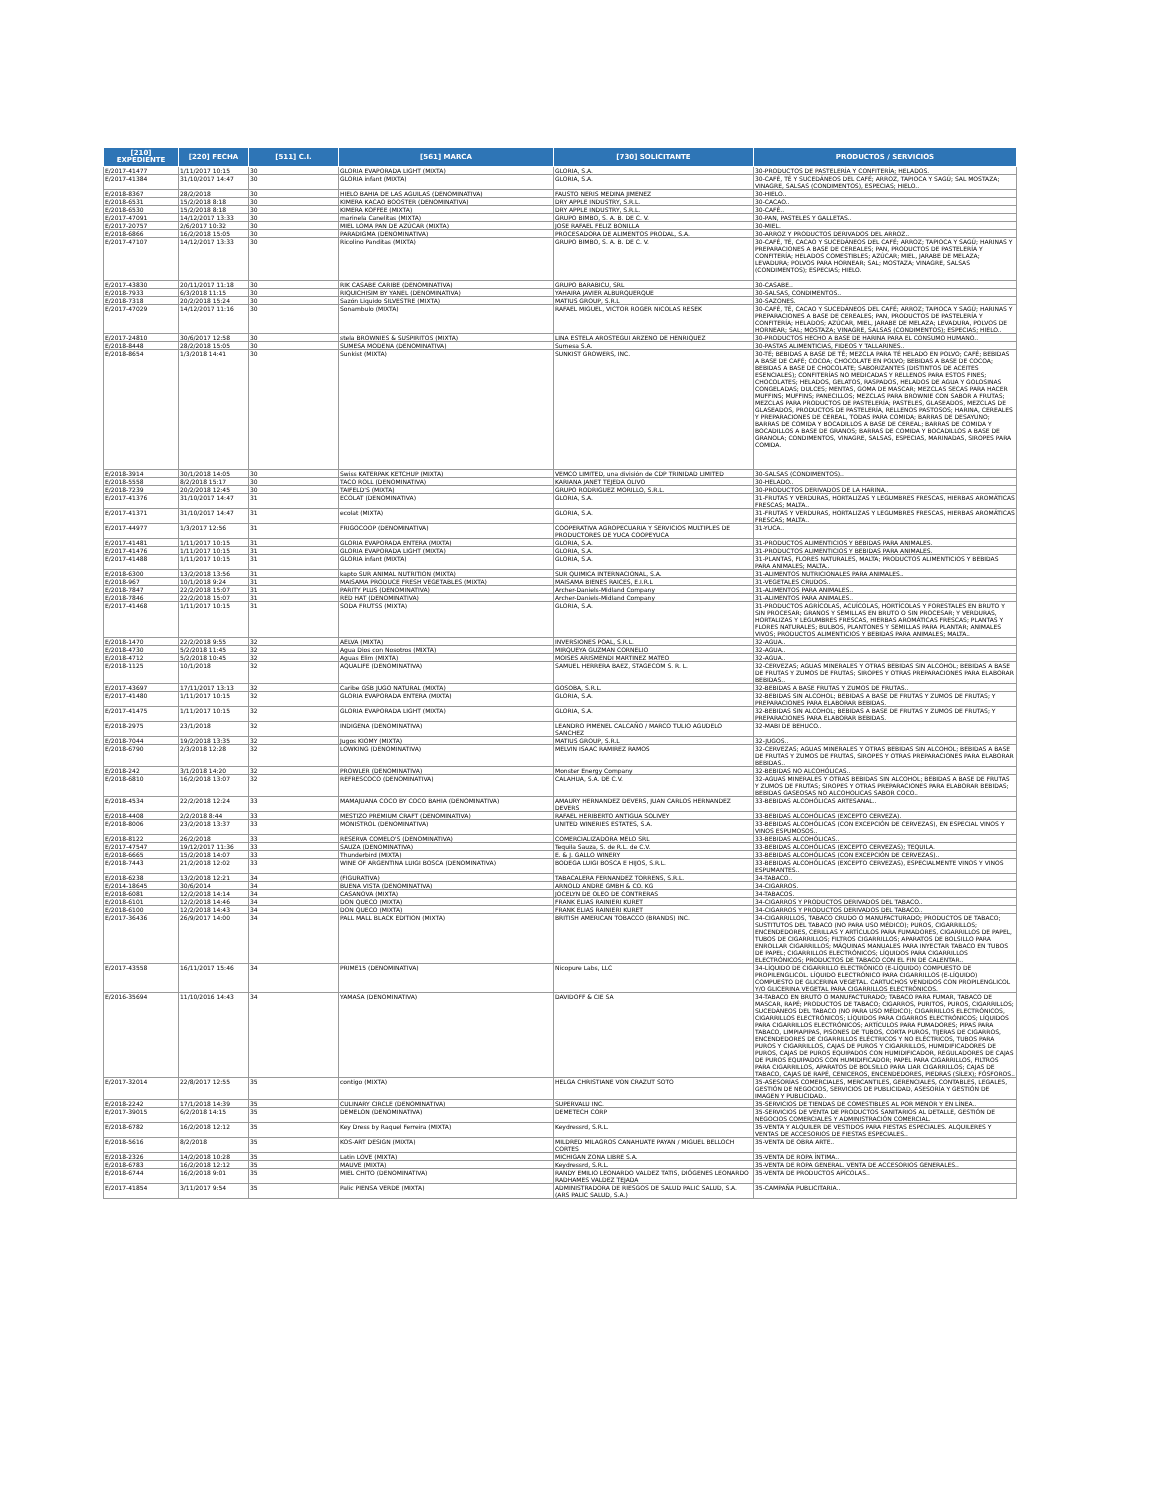| [210] EXPEDIENTE | [220] FECHA | [511] C.I. | [561] MARCA | [730] SOLICITANTE | PRODUCTOS / SERVICIOS |
| --- | --- | --- | --- | --- | --- |
| E/2017-41477 | 1/11/2017 10:15 | 30 | GLORIA EVAPORADA LIGHT (MIXTA) | GLORIA, S.A. | 30-PRODUCTOS DE PASTELERÍA Y CONFITERÍA; HELADOS. |
| E/2017-41384 | 31/10/2017 14:47 | 30 | GLORIA infant (MIXTA) | GLORIA, S.A. | 30-CAFÉ, TÉ Y SUCEDÁNEOS DEL CAFÉ; ARROZ, TAPIOCA Y SAGÚ; SAL MOSTAZA; VINAGRE, SALSAS (CONDIMENTOS), ESPECIAS; HIELO.. |
| E/2018-8367 | 28/2/2018 | 30 | HIELO BAHIA DE LAS AGUILAS (DENOMINATIVA) | FAUSTO NERIS MEDINA JIMENEZ | 30-HIELO.. |
| E/2018-6531 | 15/2/2018 8:18 | 30 | KIMERA KACAO BOOSTER (DENOMINATIVA) | DRY APPLE INDUSTRY, S.R.L. | 30-CACAO.. |
| E/2018-6530 | 15/2/2018 8:18 | 30 | KIMERA KOFFEE (MIXTA) | DRY APPLE INDUSTRY, S.R.L. | 30-CAFÉ.. |
| E/2017-47091 | 14/12/2017 13:33 | 30 | marinela Canelitas (MIXTA) | GRUPO BIMBO, S. A. B. DE C. V. | 30-PAN, PASTELES Y GALLETAS.. |
| E/2017-20757 | 2/6/2017 10:32 | 30 | MIEL LOMA PAN DE AZÚCAR (MIXTA) | JOSE RAFAEL FELIZ BONILLA | 30-MIEL. |
| E/2018-6866 | 16/2/2018 15:05 | 30 | PARADIGMA (DENOMINATIVA) | PROCESADORA DE ALIMENTOS PRODAL, S.A. | 30-ARROZ Y PRODUCTOS DERIVADOS DEL ARROZ.. |
| E/2017-47107 | 14/12/2017 13:33 | 30 | Ricolino Panditas (MIXTA) | GRUPO BIMBO, S. A. B. DE C. V. | 30-CAFÉ, TÉ, CACAO Y SUCEDÁNEOS DEL CAFÉ; ARROZ; TAPIOCA Y SAGÚ; HARINAS Y PREPARACIONES A BASE DE CEREALES; PAN, PRODUCTOS DE PASTELERÍA Y CONFITERÍA; HELADOS COMESTIBLES; AZÚCAR; MIEL, JARABE DE MELAZA; LEVADURA; POLVOS PARA HORNEAR; SAL; MOSTAZA; VINAGRE, SALSAS (CONDIMENTOS); ESPECIAS; HIELO. |
| E/2017-43830 | 20/11/2017 11:18 | 30 | RIK CASABE CARIBE (DENOMINATIVA) | GRUPO BARABICU, SRL | 30-CASABE.. |
| E/2018-7933 | 6/3/2018 11:15 | 30 | RIQUICHISIM BY YANEL (DENOMINATIVA) | YAHAIRA JAVIER ALBURQUERQUE | 30-SALSAS, CONDIMENTOS.. |
| E/2018-7318 | 20/2/2018 15:24 | 30 | Sazón Liquido SILVESTRE (MIXTA) | MATIUS GROUP, S.R.L | 30-SAZONES. |
| E/2017-47029 | 14/12/2017 11:16 | 30 | Sonambulo (MIXTA) | RAFAEL MIGUEL, VICTOR ROGER NICOLAS RESEK | 30-CAFÉ, TÉ, CACAO Y SUCEDÁNEOS DEL CAFÉ; ARROZ; TAPIOCA Y SAGÚ; HARINAS Y PREPARACIONES A BASE DE CEREALES; PAN, PRODUCTOS DE PASTELERÍA Y CONFITERÍA; HELADOS; AZÚCAR, MIEL, JARABE DE MELAZA; LEVADURA, POLVOS DE HORNEAR; SAL; MOSTAZA; VINAGRE, SALSAS (CONDIMENTOS); ESPECIAS; HIELO.. |
| E/2017-24810 | 30/6/2017 12:58 | 30 | stela BROWNIES & SUSPIRITOS (MIXTA) | LINA ESTELA AROSTEGUI ARZENO DE HENRIQUEZ | 30-PRODUCTOS HECHO A BASE DE HARINA PARA EL CONSUMO HUMANO.. |
| E/2018-8448 | 28/2/2018 15:05 | 30 | SUMESA MODENA (DENOMINATIVA) | Sumesa S.A. | 30-PASTAS ALIMENTICIAS, FIDEOS Y TALLARINES.. |
| E/2018-8654 | 1/3/2018 14:41 | 30 | Sunkist (MIXTA) | SUNKIST GROWERS, INC. | 30-TÉ; BEBIDAS A BASE DE TÉ; MEZCLA PARA TÉ HELADO EN POLVO; CAFÉ; BEBIDAS A BASE DE CAFÉ; COCOA; CHOCOLATE EN POLVO; BEBIDAS A BASE DE COCOA; BEBIDAS A BASE DE CHOCOLATE; SABORIZANTES (DISTINTOS DE ACEITES ESENCIALES); CONFITERÍAS NO MEDICADAS Y RELLENOS PARA ESTOS FINES; CHOCOLATES; HELADOS, GELATOS, RASPADOS, HELADOS DE AGUA Y GOLOSINAS CONGELADAS; DULCES; MENTAS, GOMA DE MASCAR; MEZCLAS SECAS PARA HACER MUFFINS; MUFFINS; PANECILLOS; MEZCLAS PARA BROWNIE CON SABOR A FRUTAS; MEZCLAS PARA PRODUCTOS DE PASTELERÍA; PASTELES, GLASEADOS, MEZCLAS DE GLASEADOS, PRODUCTOS DE PASTELERÍA, RELLENOS PASTOSOS; HARINA, CEREALES Y PREPARACIONES DE CEREAL, TODAS PARA COMIDA; BARRAS DE DESAYUNO; BARRAS DE COMIDA Y BOCADILLOS A BASE DE CEREAL; BARRAS DE COMIDA Y BOCADILLOS A BASE DE GRANOS; BARRAS DE COMIDA Y BOCADILLOS A BASE DE GRANOLA; CONDIMENTOS, VINAGRE, SALSAS, ESPECIAS, MARINADAS, SIROPES PARA COMIDA. |
| E/2018-3914 | 30/1/2018 14:05 | 30 | Swiss KATERPAK KETCHUP (MIXTA) | VEMCO LIMITED, una división de CDP TRINIDAD LIMITED | 30-SALSAS (CONDIMENTOS).. |
| E/2018-5558 | 8/2/2018 15:17 | 30 | TACO ROLL (DENOMINATIVA) | KARIANA JANET TEJEDA OLIVO | 30-HELADO.. |
| E/2018-7239 | 20/2/2018 12:45 | 30 | TAIFELD'S (MIXTA) | GRUPO RODRIGUEZ MORILLO, S.R.L. | 30-PRODUCTOS DERIVADOS DE LA HARINA.. |
| E/2017-41376 | 31/10/2017 14:47 | 31 | ECOLAT (DENOMINATIVA) | GLORIA, S.A. | 31-FRUTAS Y VERDURAS, HORTALIZAS Y LEGUMBRES FRESCAS, HIERBAS AROMÁTICAS FRESCAS; MALTA.. |
| E/2017-41371 | 31/10/2017 14:47 | 31 | ecolat (MIXTA) | GLORIA, S.A. | 31-FRUTAS Y VERDURAS, HORTALIZAS Y LEGUMBRES FRESCAS, HIERBAS AROMÁTICAS FRESCAS; MALTA.. |
| E/2017-44977 | 1/3/2017 12:56 | 31 | FRIGOCOOP (DENOMINATIVA) | COOPERATIVA AGROPECUARIA Y SERVICIOS MULTIPLES DE PRODUCTORES DE YUCA COOPEYUCA | 31-YUCA.. |
| E/2017-41481 | 1/11/2017 10:15 | 31 | GLORIA EVAPORADA ENTERA (MIXTA) | GLORIA, S.A. | 31-PRODUCTOS ALIMENTICIOS Y BEBIDAS PARA ANIMALES. |
| E/2017-41476 | 1/11/2017 10:15 | 31 | GLORIA EVAPORADA LIGHT (MIXTA) | GLORIA, S.A. | 31-PRODUCTOS ALIMENTICIOS Y BEBIDAS PARA ANIMALES. |
| E/2017-41488 | 1/11/2017 10:15 | 31 | GLORIA infant (MIXTA) | GLORIA, S.A. | 31-PLANTAS, FLORES NATURALES, MALTA; PRODUCTOS ALIMENTICIOS Y BEBIDAS PARA ANIMALES; MALTA.. |
| E/2018-6300 | 13/2/2018 13:56 | 31 | kapto SUR ANIMAL NUTRITION (MIXTA) | SUR QUIMICA INTERNACIONAL, S.A. | 31-ALIMENTOS NUTRICIONALES PARA ANIMALES.. |
| E/2018-967 | 10/1/2018 9:24 | 31 | MAISAMA PRODUCE FRESH VEGETABLES (MIXTA) | MAISAMA BIENES RAICES, E.I.R.L | 31-VEGETALES CRUDOS.. |
| E/2018-7847 | 22/2/2018 15:07 | 31 | PARITY PLUS (DENOMINATIVA) | Archer-Daniels-Midland Company | 31-ALIMENTOS PARA ANIMALES.. |
| E/2018-7846 | 22/2/2018 15:07 | 31 | RED HAT (DENOMINATIVA) | Archer-Daniels-Midland Company | 31-ALIMENTOS PARA ANIMALES.. |
| E/2017-41468 | 1/11/2017 10:15 | 31 | SODA FRUTSS (MIXTA) | GLORIA, S.A. | 31-PRODUCTOS AGRÍCOLAS, ACUÍCOLAS, HORTÍCOLAS Y FORESTALES EN BRUTO Y SIN PROCESAR; GRANOS Y SEMILLAS EN BRUTO O SIN PROCESAR; Y VERDURAS, HORTALIZAS Y LEGUMBRES FRESCAS, HIERBAS AROMÁTICAS FRESCAS; PLANTAS Y FLORES NATURALES; BULBOS, PLANTONES Y SEMILLAS PARA PLANTAR; ANIMALES VIVOS; PRODUCTOS ALIMENTICIOS Y BEBIDAS PARA ANIMALES; MALTA.. |
| E/2018-1470 | 22/2/2018 9:55 | 32 | AELVA (MIXTA) | INVERSIONES POAL, S.R.L. | 32-AGUA.. |
| E/2018-4730 | 5/2/2018 11:45 | 32 | Agua Dios con Nosotros (MIXTA) | MIRQUEYA GUZMAN CORNELIO | 32-AGUA.. |
| E/2018-4712 | 5/2/2018 10:45 | 32 | Aguas Elim (MIXTA) | MOISES ARISMENDI MARTINEZ MATEO | 32-AGUA.. |
| E/2018-1125 | 10/1/2018 | 32 | AQUALIFE (DENOMINATIVA) | SAMUEL HERRERA BAEZ, STAGECOM S. R. L. | 32-CERVEZAS; AGUAS MINERALES Y OTRAS BEBIDAS SIN ALCOHOL; BEBIDAS A BASE DE FRUTAS Y ZUMOS DE FRUTAS; SIROPES Y OTRAS PREPARACIONES PARA ELABORAR BEBIDAS.. |
| E/2017-43697 | 17/11/2017 13:13 | 32 | Caribe GSB JUGO NATURAL (MIXTA) | GOSOBA, S.R.L. | 32-BEBIDAS A BASE FRUTAS Y ZUMOS DE FRUTAS.. |
| E/2017-41480 | 1/11/2017 10:15 | 32 | GLORIA EVAPORADA ENTERA (MIXTA) | GLORIA, S.A. | 32-BEBIDAS SIN ALCOHOL; BEBIDAS A BASE DE FRUTAS Y ZUMOS DE FRUTAS; Y PREPARACIONES PARA ELABORAR BEBIDAS. |
| E/2017-41475 | 1/11/2017 10:15 | 32 | GLORIA EVAPORADA LIGHT (MIXTA) | GLORIA, S.A. | 32-BEBIDAS SIN ALCOHOL; BEBIDAS A BASE DE FRUTAS Y ZUMOS DE FRUTAS; Y PREPARACIONES PARA ELABORAR BEBIDAS. |
| E/2018-2975 | 23/1/2018 | 32 | INDIGENA (DENOMINATIVA) | LEANDRO PIMENEL CALCAÑO / MARCO TULIO AGUDELO SANCHEZ | 32-MABI DE BEHUCO.. |
| E/2018-7044 | 19/2/2018 13:35 | 32 | Jugos KIOMY (MIXTA) | MATIUS GROUP, S.R.L | 32-JUGOS.. |
| E/2018-6790 | 2/3/2018 12:28 | 32 | LOWKING (DENOMINATIVA) | MELVIN ISAAC RAMIREZ RAMOS | 32-CERVEZAS; AGUAS MINERALES Y OTRAS BEBIDAS SIN ALCOHOL; BEBIDAS A BASE DE FRUTAS Y ZUMOS DE FRUTAS, SIROPES Y OTRAS PREPARACIONES PARA ELABORAR BEBIDAS.. |
| E/2018-242 | 3/1/2018 14:20 | 32 | PROWLER (DENOMINATIVA) | Monster Energy Company | 32-BEBIDAS NO ALCOHÓLICAS.. |
| E/2018-6810 | 16/2/2018 13:07 | 32 | REFRESCOCO (DENOMINATIVA) | CALAHUA, S.A. DE C.V. | 32-AGUAS MINERALES Y OTRAS BEBIDAS SIN ALCOHOL; BEBIDAS A BASE DE FRUTAS Y ZUMOS DE FRUTAS; SIROPES Y OTRAS PREPARACIONES PARA ELABORAR BEBIDAS; BEBIDAS GASEOSAS NO ALCOHOLICAS SABOR COCO.. |
| E/2018-4534 | 22/2/2018 12:24 | 33 | MAMAJUANA COCO BY COCO BAHIA (DENOMINATIVA) | AMAURY HERNANDEZ DEVERS, JUAN CARLOS HERNANDEZ DEVERS | 33-BEBIDAS ALCOHÓLICAS ARTESANAL.. |
| E/2018-4408 | 2/2/2018 8:44 | 33 | MESTIZO PREMIUM CRAFT (DENOMINATIVA) | RAFAEL HERIBERTO ANTIGUA SOLIVEY | 33-BEBIDAS ALCOHÓLICAS (EXCEPTO CERVEZA). |
| E/2018-8006 | 23/2/2018 13:37 | 33 | MONISTROL (DENOMINATIVA) | UNITED WINERIES ESTATES, S.A. | 33-BEBIDAS ALCOHÓLICAS (CON EXCEPCIÓN DE CERVEZAS), EN ESPECIAL VINOS Y VINOS ESPUMOSOS.. |
| E/2018-8122 | 26/2/2018 | 33 | RESERVA COMELO'S (DENOMINATIVA) | COMERCIALIZADORA MELO SRL | 33-BEBIDAS ALCOHÓLICAS.. |
| E/2017-47547 | 19/12/2017 11:36 | 33 | SAUZA (DENOMINATIVA) | Tequila Sauza, S. de R.L. de C.V. | 33-BEBIDAS ALCOHÓLICAS (EXCEPTO CERVEZAS); TEQUILA. |
| E/2018-6665 | 15/2/2018 14:07 | 33 | Thunderbird (MIXTA) | E. & J. GALLO WINERY | 33-BEBIDAS ALCOHÓLICAS (CON EXCEPCIÓN DE CERVEZAS).. |
| E/2018-7443 | 21/2/2018 12:02 | 33 | WINE OF ARGENTINA LUIGI BOSCA (DENOMINATIVA) | BODEGA LUIGI BOSCA E HIJOS, S.R.L. | 33-BEBIDAS ALCOHÓLICAS (EXCEPTO CERVEZAS), ESPECIALMENTE VINOS Y VINOS ESPUMANTES.. |
| E/2018-6238 | 13/2/2018 12:21 | 34 | (FIGURATIVA) | TABACALERA FERNANDEZ TORRENS, S.R.L. | 34-TABACO.. |
| E/2014-18645 | 30/6/2014 | 34 | BUENA VISTA (DENOMINATIVA) | ARNOLD ANDRE GMBH & CO. KG | 34-CIGARROS. |
| E/2018-6081 | 12/2/2018 14:14 | 34 | CASANOVA (MIXTA) | JOCELYN DE OLEO DE CONTRERAS | 34-TABACOS. |
| E/2018-6101 | 12/2/2018 14:46 | 34 | DON QUECO (MIXTA) | FRANK ELIAS RAINIERI KURET | 34-CIGARROS Y PRODUCTOS DERIVADOS DEL TABACO.. |
| E/2018-6100 | 12/2/2018 14:43 | 34 | DON QUECO (MIXTA) | FRANK ELIAS RAINIERI KURET | 34-CIGARROS Y PRODUCTOS DERIVADOS DEL TABACO.. |
| E/2017-36436 | 26/9/2017 14:00 | 34 | PALL MALL BLACK EDITION (MIXTA) | BRITISH AMERICAN TOBACCO (BRANDS) INC. | 34-CIGARRILLOS, TABACO CRUDO O MANUFACTURADO; PRODUCTOS DE TABACO; SUSTITUTOS DEL TABACO (NO PARA USO MÉDICO); PUROS, CIGARRILLOS; ENCENDEDORES, CERILLAS Y ARTÍCULOS PARA FUMADORES, CIGARRILLOS DE PAPEL, TUBOS DE CIGARRILLOS; FILTROS CIGARRILLOS; APARATOS DE BOLSILLO PARA ENROLLAR CIGARRILLOS; MÁQUINAS MANUALES PARA INYECTAR TABACO EN TUBOS DE PAPEL; CIGARRILLOS ELECTRÓNICOS; LÍQUIDOS PARA CIGARRILLOS ELECTRÓNICOS; PRODUCTOS DE TABACO CON EL FIN DE CALENTAR.. |
| E/2017-43558 | 16/11/2017 15:46 | 34 | PRIME15 (DENOMINATIVA) | Nicopure Labs, LLC | 34-LÍQUIDO DE CIGARRILLO ELECTRÓNICO (E-LÍQUIDO) COMPUESTO DE PROPILENGLICOL. LÍQUIDO ELECTRÓNICO PARA CIGARRILLOS (E-LÍQUIDO) COMPUESTO DE GLICERINA VEGETAL. CARTUCHOS VENDIDOS CON PROPILENGLICOL Y/O GLICERINA VEGETAL PARA CIGARRILLOS ELECTRÓNICOS. |
| E/2016-35694 | 11/10/2016 14:43 | 34 | YAMASA (DENOMINATIVA) | DAVIDOFF & CIE SA | 34-TABACO EN BRUTO O MANUFACTURADO; TABACO PARA FUMAR, TABACO DE MASCAR, RAPÉ; PRODUCTOS DE TABACO; CIGARROS, PURITOS, PUROS, CIGARRILLOS; SUCEDÁNEOS DEL TABACO (NO PARA USO MÉDICO); CIGARRILLOS ELECTRÓNICOS, CIGARRILLOS ELECTRÓNICOS; LÍQUIDOS PARA CIGARROS ELECTRÓNICOS; LÍQUIDOS PARA CIGARRILLOS ELECTRÓNICOS; ARTÍCULOS PARA FUMADORES; PIPAS PARA TABACO, LIMPIAPIPAS, PISONES DE TUBOS, CORTA PUROS, TIJERAS DE CIGARROS, ENCENDEDORES DE CIGARRILLOS ELÉCTRICOS Y NO ELÉCTRICOS, TUBOS PARA PUROS Y CIGARRILLOS, CAJAS DE PUROS Y CIGARRILLOS, HUMIDIFICADORES DE PUROS, CAJAS DE PUROS EQUIPADOS CON HUMIDIFICADOR, REGULADORES DE CAJAS DE PUROS EQUIPADOS CON HUMIDIFICADOR; PAPEL PARA CIGARRILLOS, FILTROS PARA CIGARRILLOS, APARATOS DE BOLSILLO PARA LIAR CIGARRILLOS; CAJAS DE TABACO, CAJAS DE RAPÉ, CENICEROS, ENCENDEDORES, PIEDRAS (SÍLEX); FÓSFOROS.. |
| E/2017-32014 | 22/8/2017 12:55 | 35 | contigo (MIXTA) | HELGA CHRISTIANE VON CRAZUT SOTO | 35-ASESORÍAS COMERCIALES, MERCANTILES, GERENCIALES, CONTABLES, LEGALES, GESTIÓN DE NEGOCIOS, SERVICIOS DE PUBLICIDAD, ASESORÍA Y GESTIÓN DE IMAGEN Y PUBLICIDAD.. |
| E/2018-2242 | 17/1/2018 14:39 | 35 | CULINARY CIRCLE (DENOMINATIVA) | SUPERVALU INC. | 35-SERVICIOS DE TIENDAS DE COMESTIBLES AL POR MENOR Y EN LÍNEA.. |
| E/2017-39015 | 6/2/2018 14:15 | 35 | DEMELON (DENOMINATIVA) | DEMETECH CORP | 35-SERVICIOS DE VENTA DE PRODUCTOS SANITARIOS AL DETALLE, GESTIÓN DE NEGOCIOS COMERCIALES Y ADMINISTRACIÓN COMERCIAL. |
| E/2018-6782 | 16/2/2018 12:12 | 35 | Key Dress by Raquel Ferreira (MIXTA) | Keydressrd, S.R.L. | 35-VENTA Y ALQUILER DE VESTIDOS PARA FIESTAS ESPECIALES. ALQUILERES Y VENTAS DE ACCESORIOS DE FIESTAS ESPECIALES.. |
| E/2018-5616 | 8/2/2018 | 35 | KOS-ART DESIGN (MIXTA) | MILDRED MILAGROS CANAHUATE PAYAN / MIGUEL BELLOCH CORTES | 35-VENTA DE OBRA ARTE.. |
| E/2018-2326 | 14/2/2018 10:28 | 35 | Latin LOVE (MIXTA) | MICHIGAN ZONA LIBRE S.A. | 35-VENTA DE ROPA ÍNTIMA.. |
| E/2018-6783 | 16/2/2018 12:12 | 35 | MAUVE (MIXTA) | Keydressrd, S.R.L. | 35-VENTA DE ROPA GENERAL. VENTA DE ACCESORIOS GENERALES.. |
| E/2018-6744 | 16/2/2018 9:01 | 35 | MIEL CHITO (DENOMINATIVA) | RANDY EMILIO LEONARDO VALDEZ TATIS, DIÓGENES LEONARDO RADHAMES VALDEZ TEJADA | 35-VENTA DE PRODUCTOS APÍCOLAS.. |
| E/2017-41854 | 3/11/2017 9:54 | 35 | Palic PIENSA VERDE (MIXTA) | ADMINISTRADORA DE RIESGOS DE SALUD PALIC SALUD, S.A. (ARS PALIC SALUD, S.A.) | 35-CAMPAÑA PUBLICITARIA.. |